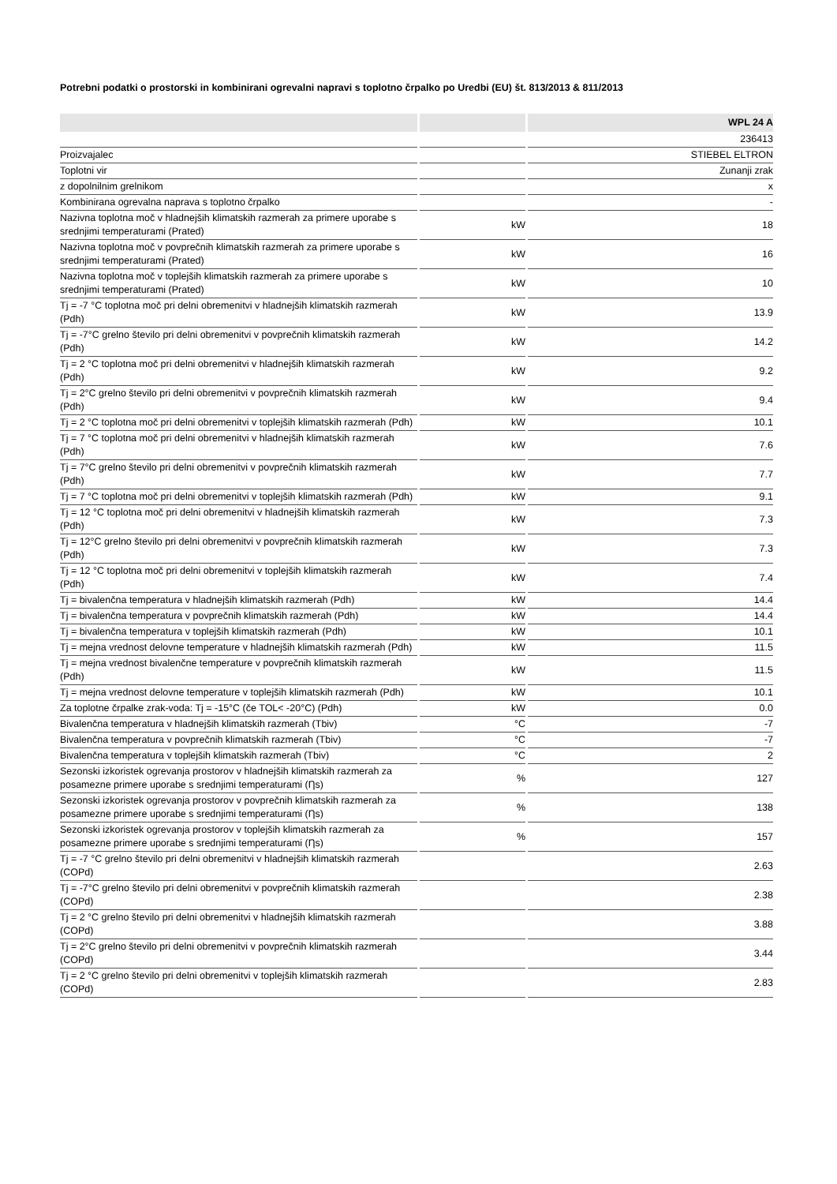Potrebni podatki o prostorski in kombinirani ogrevalni napravi s toplotno črpalko po Uredbi (EU) št. 813/2013 & 811/2013
| | | WPL 24 A |
| --- | --- | --- |
| | | 236413 |
| Proizvajalec | | STIEBEL ELTRON |
| Toplotni vir | | Zunanji zrak |
| z dopolnilnim grelnikom | | x |
| Kombinirana ogrevalna naprava s toplotno črpalko | | - |
| Nazivna toplotna moč v hladnejših klimatskih razmerah za primere uporabe s srednjimi temperaturami (Prated) | kW | 18 |
| Nazivna toplotna moč v povprečnih klimatskih razmerah za primere uporabe s srednjimi temperaturami (Prated) | kW | 16 |
| Nazivna toplotna moč v toplejših klimatskih razmerah za primere uporabe s srednjimi temperaturami (Prated) | kW | 10 |
| Tj = -7 °C toplotna moč pri delni obremenitvi v hladnejših klimatskih razmerah (Pdh) | kW | 13.9 |
| Tj = -7°C grelno število pri delni obremenitvi v povprečnih klimatskih razmerah (Pdh) | kW | 14.2 |
| Tj = 2 °C toplotna moč pri delni obremenitvi v hladnejših klimatskih razmerah (Pdh) | kW | 9.2 |
| Tj = 2°C grelno število pri delni obremenitvi v povprečnih klimatskih razmerah (Pdh) | kW | 9.4 |
| Tj = 2 °C toplotna moč pri delni obremenitvi v toplejših klimatskih razmerah (Pdh) | kW | 10.1 |
| Tj = 7 °C toplotna moč pri delni obremenitvi v hladnejših klimatskih razmerah (Pdh) | kW | 7.6 |
| Tj = 7°C grelno število pri delni obremenitvi v povprečnih klimatskih razmerah (Pdh) | kW | 7.7 |
| Tj = 7 °C toplotna moč pri delni obremenitvi v toplejših klimatskih razmerah (Pdh) | kW | 9.1 |
| Tj = 12 °C toplotna moč pri delni obremenitvi v hladnejših klimatskih razmerah (Pdh) | kW | 7.3 |
| Tj = 12°C grelno število pri delni obremenitvi v povprečnih klimatskih razmerah (Pdh) | kW | 7.3 |
| Tj = 12 °C toplotna moč pri delni obremenitvi v toplejših klimatskih razmerah (Pdh) | kW | 7.4 |
| Tj = bivalenčna temperatura v hladnejših klimatskih razmerah (Pdh) | kW | 14.4 |
| Tj = bivalenčna temperatura v povprečnih klimatskih razmerah (Pdh) | kW | 14.4 |
| Tj = bivalenčna temperatura v toplejših klimatskih razmerah (Pdh) | kW | 10.1 |
| Tj = mejna vrednost delovne temperature v hladnejših klimatskih razmerah (Pdh) | kW | 11.5 |
| Tj = mejna vrednost bivalenčne temperature v povprečnih klimatskih razmerah (Pdh) | kW | 11.5 |
| Tj = mejna vrednost delovne temperature v toplejših klimatskih razmerah (Pdh) | kW | 10.1 |
| Za toplotne črpalke zrak-voda: Tj = -15°C (če TOL< -20°C) (Pdh) | kW | 0.0 |
| Bivalenčna temperatura v hladnejših klimatskih razmerah (Tbiv) | °C | -7 |
| Bivalenčna temperatura v povprečnih klimatskih razmerah (Tbiv) | °C | -7 |
| Bivalenčna temperatura v toplejših klimatskih razmerah (Tbiv) | °C | 2 |
| Sezonski izkoristek ogrevanja prostorov v hladnejših klimatskih razmerah za posamezne primere uporabe s srednjimi temperaturami (Ƞs) | % | 127 |
| Sezonski izkoristek ogrevanja prostorov v povprečnih klimatskih razmerah za posamezne primere uporabe s srednjimi temperaturami (Ƞs) | % | 138 |
| Sezonski izkoristek ogrevanja prostorov v toplejših klimatskih razmerah za posamezne primere uporabe s srednjimi temperaturami (Ƞs) | % | 157 |
| Tj = -7 °C grelno število pri delni obremenitvi v hladnejših klimatskih razmerah (COPd) | | 2.63 |
| Tj = -7°C grelno število pri delni obremenitvi v povprečnih klimatskih razmerah (COPd) | | 2.38 |
| Tj = 2 °C grelno število pri delni obremenitvi v hladnejših klimatskih razmerah (COPd) | | 3.88 |
| Tj = 2°C grelno število pri delni obremenitvi v povprečnih klimatskih razmerah (COPd) | | 3.44 |
| Tj = 2 °C grelno število pri delni obremenitvi v toplejših klimatskih razmerah (COPd) | | 2.83 |